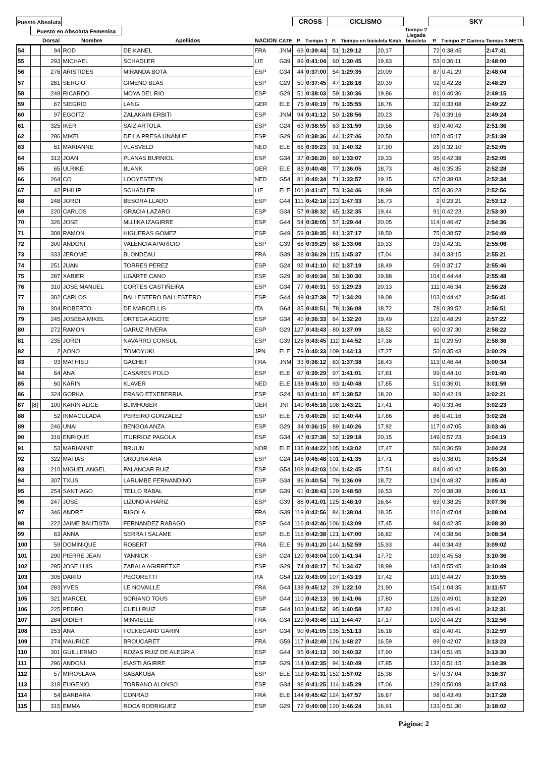| Puesto Absoluta | | | | | | | CROSS | | CICLISMO | | | | SKY | | |
| --- | --- | --- | --- | --- | --- | --- | --- | --- | --- | --- | --- | --- | --- | --- | --- |
| | Puesto en Absoluta Femenina | | | | | | | | | | | Tiempo 2 Llegada bicicleta | | | |
| | | Dorsal | Nombre | Apellidos | NACION | CATE | P. | Tiempo 1 | P. | Tiempo en bicicleta Km/h. | | | P. | Tiempo 2ª Carrera | Tiempo 3 META |
| 54 | | 94 | ROD | DE KANEL | FRA | JNM | 69 | 0:39:44 | 51 | 1:29:12 | 20,17 | | 72 | 0:38:45 | 2:47:41 |
| 55 | | 293 | MICHAEL | SCHÄDLER | LIE | G39 | 89 | 0:41:04 | 60 | 1:30:45 | 19,83 | | 53 | 0:36:11 | 2:48:00 |
| 56 | | 276 | ARISTIDES | MIRANDA BOTA | ESP | G34 | 44 | 0:37:00 | 54 | 1:29:35 | 20,09 | | 87 | 0:41:29 | 2:48:04 |
| 57 | | 261 | SERGIO | GIMENO BLAS | ESP | G29 | 50 | 0:37:45 | 47 | 1:28:16 | 20,39 | | 92 | 0:42:28 | 2:48:29 |
| 58 | | 249 | RICARDO | MOYA DEL RIO | ESP | G29 | 51 | 0:38:03 | 59 | 1:30:36 | 19,86 | | 81 | 0:40:36 | 2:49:15 |
| 59 | | 67 | SIEGRID | LANG | GER | ELE | 75 | 0:40:19 | 76 | 1:35:55 | 18,76 | | 32 | 0:33:08 | 2:49:22 |
| 60 | | 97 | EGOITZ | ZALAKAIN ERBITI | ESP | JNM | 94 | 0:41:12 | 50 | 1:28:56 | 20,23 | | 76 | 0:39:16 | 2:49:24 |
| 61 | | 325 | IKER | SAIZ ARTOLA | ESP | G24 | 63 | 0:38:55 | 63 | 1:31:59 | 19,56 | | 83 | 0:40:42 | 2:51:36 |
| 62 | | 286 | MIKEL | DE LA PRESA UNANUE | ESP | G29 | 60 | 0:38:36 | 44 | 1:27:46 | 20,50 | | 107 | 0:45:17 | 2:51:39 |
| 63 | | 61 | MARIANNE | VLASVELD | NED | ELE | 66 | 0:39:23 | 91 | 1:40:32 | 17,90 | | 26 | 0:32:10 | 2:52:05 |
| 64 | | 312 | JOAN | PLANAS BURNIOL | ESP | G34 | 37 | 0:36:20 | 69 | 1:33:07 | 19,33 | | 95 | 0:42:38 | 2:52:05 |
| 65 | | 65 | ULRIKE | BLANK | GER | ELE | 83 | 0:40:48 | 77 | 1:36:05 | 18,73 | | 48 | 0:35:35 | 2:52:28 |
| 66 | | 264 | CO | LOOYESTEYN | NED | G54 | 81 | 0:40:34 | 71 | 1:33:57 | 19,15 | | 67 | 0:38:03 | 2:52:34 |
| 67 | | 42 | PHILIP | SCHÄDLER | LIE | ELE | 101 | 0:41:47 | 73 | 1:34:46 | 18,99 | | 55 | 0:36:23 | 2:52:56 |
| 68 | | 248 | JORDI | BESORA LLADO | ESP | G44 | 111 | 0:42:18 | 123 | 1:47:33 | 16,73 | | 2 | 0:23:21 | 2:53:12 |
| 69 | | 220 | CARLOS | GRACIA LAZARO | ESP | G34 | 57 | 0:38:32 | 65 | 1:32:35 | 19,44 | | 91 | 0:42:23 | 2:53:30 |
| 70 | | 326 | JOSE | MUJIKA IZAGIRRE | ESP | G44 | 54 | 0:38:05 | 57 | 1:29:44 | 20,05 | | 114 | 0:46:47 | 2:54:36 |
| 71 | | 308 | RAMON | HIGUERAS GOMEZ | ESP | G49 | 59 | 0:38:35 | 81 | 1:37:17 | 18,50 | | 75 | 0:38:57 | 2:54:49 |
| 72 | | 300 | ANDONI | VALENCIA APARICIO | ESP | G39 | 68 | 0:39:29 | 68 | 1:33:06 | 19,33 | | 93 | 0:42:31 | 2:55:06 |
| 73 | | 333 | JEROME | BLONDEAU | FRA | G39 | 38 | 0:36:29 | 115 | 1:45:37 | 17,04 | | 34 | 0:33:15 | 2:55:21 |
| 74 | | 251 | JUAN | TORRES PEREZ | ESP | G24 | 92 | 0:41:10 | 82 | 1:37:19 | 18,49 | | 59 | 0:37:17 | 2:55:46 |
| 75 | | 287 | XABIER | UGARTE CANO | ESP | G29 | 80 | 0:40:34 | 58 | 1:30:30 | 19,88 | | 104 | 0:44:44 | 2:55:48 |
| 76 | | 310 | JOSE MANUEL | CORTES CASTIÑEIRA | ESP | G34 | 77 | 0:40:31 | 53 | 1:29:23 | 20,13 | | 111 | 0:46:34 | 2:56:28 |
| 77 | | 302 | CARLOS | BALLESTERO BALLESTERO | ESP | G44 | 49 | 0:37:39 | 72 | 1:34:20 | 19,08 | | 103 | 0:44:42 | 2:56:41 |
| 78 | | 304 | ROBERTO | DE MARCELLIS | ITA | G64 | 85 | 0:40:51 | 78 | 1:36:08 | 18,72 | | 78 | 0:39:52 | 2:56:51 |
| 79 | | 245 | JOSEBA MIKEL | ORTEGA AGOTE | ESP | G34 | 40 | 0:36:33 | 64 | 1:32:20 | 19,49 | | 122 | 0:48:29 | 2:57:22 |
| 80 | | 272 | RAMON | GARUZ RIVERA | ESP | G29 | 127 | 0:43:43 | 80 | 1:37:09 | 18,52 | | 60 | 0:37:30 | 2:58:22 |
| 81 | | 235 | JORDI | NAVARRO CONSUL | ESP | G39 | 128 | 0:43:45 | 112 | 1:44:52 | 17,16 | | 11 | 0:29:59 | 2:58:36 |
| 82 | | 2 | AONO | TOMOYUKI | JPN | ELE | 79 | 0:40:33 | 109 | 1:44:13 | 17,27 | | 50 | 0:35:43 | 3:00:29 |
| 83 | | 93 | MATHIEU | GACHET | FRA | JNM | 33 | 0:36:12 | 83 | 1:37:38 | 18,43 | | 113 | 0:46:44 | 3:00:34 |
| 84 | | 64 | ANA | CASARES POLO | ESP | ELE | 67 | 0:39:29 | 97 | 1:41:01 | 17,81 | | 99 | 0:44:10 | 3:01:40 |
| 85 | | 60 | KARIN | KLAVER | NED | ELE | 138 | 0:45:10 | 93 | 1:40:48 | 17,85 | | 51 | 0:36:01 | 3:01:59 |
| 86 | | 324 | GORKA | ERASO ETXEBERRIA | ESP | G24 | 93 | 0:41:10 | 87 | 1:38:52 | 18,20 | | 90 | 0:42:19 | 3:02:21 |
| 87 | [8] | 100 | KARIN ALICE | BLIMHUBER | GER | JNF | 140 | 0:45:16 | 108 | 1:43:21 | 17,41 | | 40 | 0:33:46 | 3:02:23 |
| 88 | | 52 | INMACULADA | PEREIRO GONZALEZ | ESP | ELE | 76 | 0:40:28 | 92 | 1:40:44 | 17,86 | | 86 | 0:41:16 | 3:02:28 |
| 89 | | 246 | UNAI | BENGOA ANZA | ESP | G29 | 34 | 0:36:15 | 89 | 1:40:26 | 17,92 | | 117 | 0:47:05 | 3:03:46 |
| 90 | | 316 | ENRIQUE | ITURRIOZ PAGOLA | ESP | G34 | 47 | 0:37:38 | 52 | 1:29:18 | 20,15 | | 149 | 0:57:23 | 3:04:19 |
| 91 | | 53 | MARIANNE | BRUUN | NOR | ELE | 135 | 0:44:22 | 105 | 1:43:02 | 17,47 | | 56 | 0:36:59 | 3:04:23 |
| 92 | | 322 | MATIAS | ORDUNA ARA | ESP | G24 | 146 | 0:45:48 | 101 | 1:41:35 | 17,71 | | 65 | 0:38:01 | 3:05:24 |
| 93 | | 210 | MIGUEL ANGEL | PALANCAR RUIZ | ESP | G54 | 108 | 0:42:03 | 104 | 1:42:45 | 17,51 | | 84 | 0:40:42 | 3:05:30 |
| 94 | | 307 | TXUS | LARUMBE FERNANDINO | ESP | G34 | 86 | 0:40:54 | 79 | 1:36:09 | 18,72 | | 124 | 0:48:37 | 3:05:40 |
| 95 | | 254 | SANTIAGO | TELLO RABAL | ESP | G39 | 61 | 0:38:43 | 129 | 1:48:50 | 16,53 | | 70 | 0:38:38 | 3:06:11 |
| 96 | | 247 | JOSE | LIZUNDIA HARIZ | ESP | G39 | 88 | 0:41:01 | 125 | 1:48:10 | 16,64 | | 69 | 0:38:25 | 3:07:36 |
| 97 | | 346 | ANDRE | RIGOLA | FRA | G39 | 119 | 0:42:56 | 84 | 1:38:04 | 18,35 | | 116 | 0:47:04 | 3:08:04 |
| 98 | | 222 | JAIME BAUTISTA | FERNANDEZ RABAGO | ESP | G44 | 116 | 0:42:46 | 106 | 1:43:09 | 17,45 | | 94 | 0:42:35 | 3:08:30 |
| 99 | | 63 | ANNA | SERRA I SALAME | ESP | ELE | 115 | 0:42:38 | 121 | 1:47:00 | 16,82 | | 74 | 0:38:56 | 3:08:34 |
| 100 | | 59 | DOMINIQUE | ROBERT | FRA | ELE | 96 | 0:41:20 | 144 | 1:52:59 | 15,93 | | 44 | 0:34:43 | 3:09:02 |
| 101 | | 290 | PIERRE JEAN | YANNICK | ESP | G24 | 120 | 0:43:04 | 100 | 1:41:34 | 17,72 | | 109 | 0:45:58 | 3:10:36 |
| 102 | | 295 | JOSE LUIS | ZABALA AGIRRETXE | ESP | G29 | 74 | 0:40:17 | 74 | 1:34:47 | 18,99 | | 143 | 0:55:45 | 3:10:49 |
| 103 | | 305 | DARIO | PEGORETTI | ITA | G54 | 122 | 0:43:09 | 107 | 1:43:19 | 17,42 | | 101 | 0:44:27 | 3:10:55 |
| 104 | | 283 | YVES | LE NOVAILLE | FRA | G44 | 139 | 0:45:12 | 29 | 1:22:10 | 21,90 | | 154 | 1:04:35 | 3:11:57 |
| 105 | | 321 | MARCEL | SORIANO TOUS | ESP | G44 | 110 | 0:42:13 | 98 | 1:41:06 | 17,80 | | 126 | 0:49:01 | 3:12:20 |
| 106 | | 225 | PEDRO | CUELI RUIZ | ESP | G44 | 103 | 0:41:52 | 95 | 1:40:58 | 17,82 | | 128 | 0:49:41 | 3:12:31 |
| 107 | | 284 | DIDIER | MINVIELLE | FRA | G34 | 129 | 0:43:46 | 111 | 1:44:47 | 17,17 | | 100 | 0:44:23 | 3:12:56 |
| 108 | | 253 | ANA | FOLKEGARD GARIN | ESP | G34 | 90 | 0:41:05 | 135 | 1:51:13 | 16,18 | | 82 | 0:40:41 | 3:12:59 |
| 109 | | 274 | MAURICE | BROUCARET | FRA | G59 | 117 | 0:42:49 | 126 | 1:48:27 | 16,59 | | 89 | 0:42:07 | 3:13:23 |
| 110 | | 301 | GUILLERMO | ROZAS RUIZ DE ALEGRIA | ESP | G44 | 95 | 0:41:13 | 90 | 1:40:32 | 17,90 | | 134 | 0:51:45 | 3:13:30 |
| 111 | | 296 | ANDONI | ISASTI AGIRRE | ESP | G29 | 114 | 0:42:35 | 94 | 1:40:49 | 17,85 | | 132 | 0:51:15 | 3:14:39 |
| 112 | | 57 | MIROSLAVA | SABAKOBA | ESP | ELE | 112 | 0:42:31 | 152 | 1:57:02 | 15,38 | | 57 | 0:37:04 | 3:16:37 |
| 113 | | 318 | EUGENIO | TORRANO ALONSO | ESP | G34 | 98 | 0:41:25 | 114 | 1:45:29 | 17,06 | | 129 | 0:50:09 | 3:17:03 |
| 114 | | 54 | BARBARA | CONRAD | FRA | ELE | 144 | 0:45:42 | 124 | 1:47:57 | 16,67 | | 98 | 0:43:49 | 3:17:28 |
| 115 | | 315 | EMMA | ROCA RODRIGUEZ | ESP | G29 | 72 | 0:40:08 | 120 | 1:46:24 | 16,91 | | 133 | 0:51:30 | 3:18:02 |
Página: 2